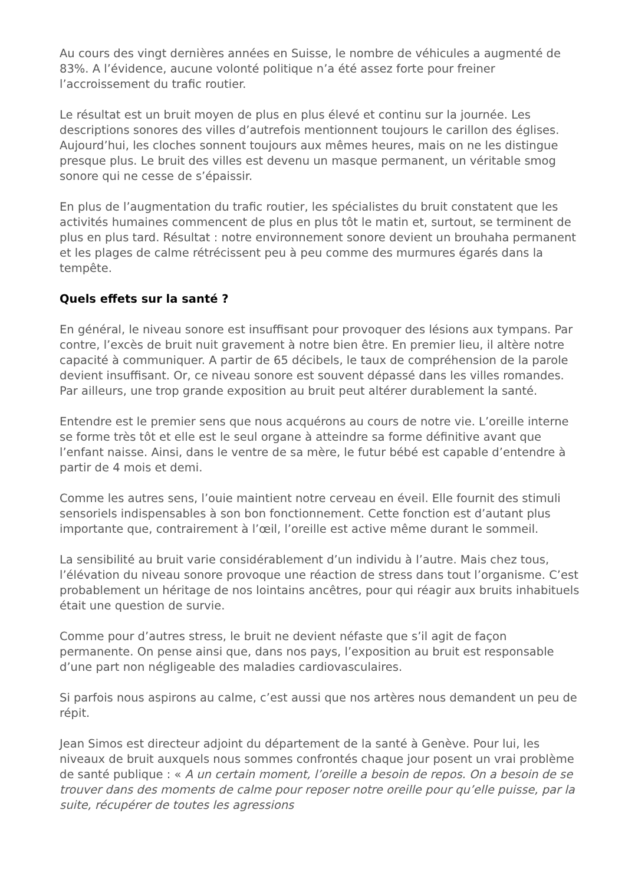Au cours des vingt dernières années en Suisse, le nombre de véhicules a augmenté de 83%. A l’évidence, aucune volonté politique n’a été assez forte pour freiner l’accroissement du trafic routier.
Le résultat est un bruit moyen de plus en plus élevé et continu sur la journée. Les descriptions sonores des villes d’autrefois mentionnent toujours le carillon des églises. Aujourd’hui, les cloches sonnent toujours aux mêmes heures, mais on ne les distingue presque plus. Le bruit des villes est devenu un masque permanent, un véritable smog sonore qui ne cesse de s’épaissir.
En plus de l’augmentation du trafic routier, les spécialistes du bruit constatent que les activités humaines commencent de plus en plus tôt le matin et, surtout, se terminent de plus en plus tard. Résultat : notre environnement sonore devient un brouhaha permanent et les plages de calme rétrécissent peu à peu comme des murmures égarés dans la tempête.
Quels effets sur la santé ?
En général, le niveau sonore est insuffisant pour provoquer des lésions aux tympans. Par contre, l’excès de bruit nuit gravement à notre bien être. En premier lieu, il altère notre capacité à communiquer. A partir de 65 décibels, le taux de compréhension de la parole devient insuffisant. Or, ce niveau sonore est souvent dépassé dans les villes romandes. Par ailleurs, une trop grande exposition au bruit peut altérer durablement la santé.
Entendre est le premier sens que nous acquérons au cours de notre vie. L’oreille interne se forme très tôt et elle est le seul organe à atteindre sa forme définitive avant que l’enfant naisse. Ainsi, dans le ventre de sa mère, le futur bébé est capable d’entendre à partir de 4 mois et demi.
Comme les autres sens, l’ouie maintient notre cerveau en éveil. Elle fournit des stimuli sensoriels indispensables à son bon fonctionnement. Cette fonction est d’autant plus importante que, contrairement à l’œil, l’oreille est active même durant le sommeil.
La sensibilité au bruit varie considérablement d’un individu à l’autre. Mais chez tous, l’élévation du niveau sonore provoque une réaction de stress dans tout l’organisme. C’est probablement un héritage de nos lointains ancêtres, pour qui réagir aux bruits inhabituels était une question de survie.
Comme pour d’autres stress, le bruit ne devient néfaste que s’il agit de façon permanente. On pense ainsi que, dans nos pays, l’exposition au bruit est responsable d’une part non négligeable des maladies cardiovasculaires.
Si parfois nous aspirons au calme, c’est aussi que nos artères nous demandent un peu de répit.
Jean Simos est directeur adjoint du département de la santé à Genève. Pour lui, les niveaux de bruit auxquels nous sommes confrontés chaque jour posent un vrai problème de santé publique : « A un certain moment, l’oreille a besoin de repos. On a besoin de se trouver dans des moments de calme pour reposer notre oreille pour qu’elle puisse, par la suite, récupérer de toutes les agressions